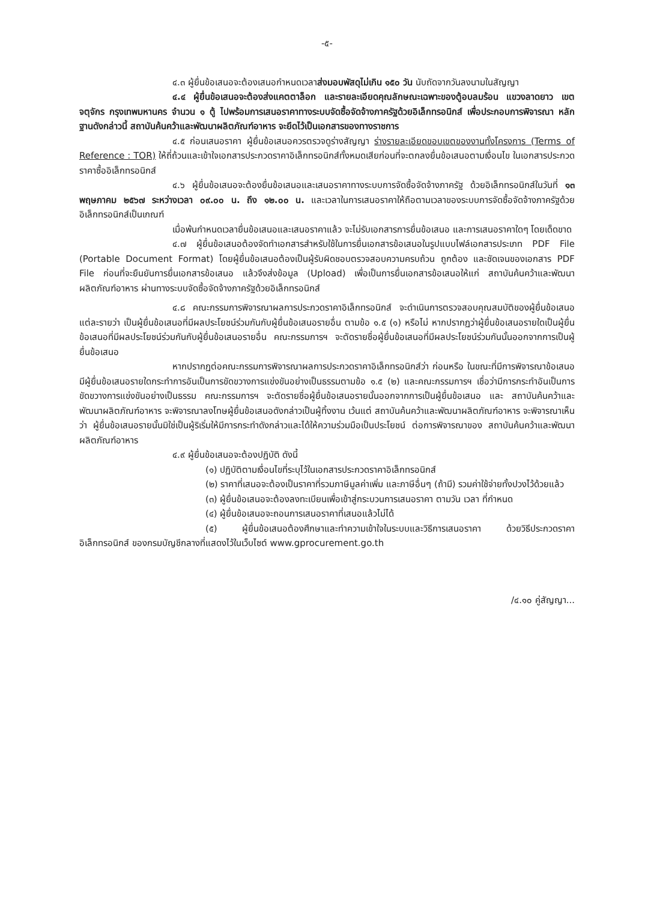-๕-
๔.๓ ผู้ยื่นข้อเสนอจะต้องเสนอกำหนดเวลาส่งมอบพัสดุไม่เกิน ๑๕๐ วัน นับถัดจากวันลงนามในสัญญา
๔.๔ ผู้ยื่นข้อเสนอจะต้องส่งแคตตาล็อก และรายละเอียดคุณลักษณะเฉพาะของตู้อบลมร้อน แขวงลาดยาว เขตจตุจักร กรุงเทพมหานคร จำนวน ๑ ตู้ ไปพร้อมการเสนอราคาทางระบบจัดซื้อจัดจ้างภาครัฐด้วยอิเล็กทรอนิกส์ เพื่อประกอบการพิจารณา หลักฐานดังกล่าวนี้ สถาบันค้นคว้าและพัฒนาผลิตภัณฑ์อาหาร จะยึดไว้เป็นเอกสารของทางราชการ
๔.๕ ก่อนเสนอราคา ผู้ยื่นข้อเสนอควรตรวจดูร่างสัญญา ร่างรายละเอียดขอบเขตของงานทั้งโครงการ (Terms of Reference : TOR) ให้ถี่ถ้วนและเข้าใจเอกสารประกวดราคาอิเล็กทรอนิกส์ทั้งหมดเสียก่อนที่จะตกลงยื่นข้อเสนอตามเงื่อนไข ในเอกสารประกวดราคาซื้ออิเล็กทรอนิกส์
๔.๖ ผู้ยื่นข้อเสนอจะต้องยื่นข้อเสนอและเสนอราคาทางระบบการจัดซื้อจัดจ้างภาครัฐ ด้วยอิเล็กทรอนิกส์ในวันที่ ๑๓ พฤษภาคม ๒๕๖๗ ระหว่างเวลา ๐๙.๐๐ น. ถึง ๑๒.๐๐ น. และเวลาในการเสนอราคาให้ถือตามเวลาของระบบการจัดซื้อจัดจ้างภาครัฐด้วยอิเล็กทรอนิกส์เป็นเกณฑ์
เมื่อพ้นกำหนดเวลายื่นข้อเสนอและเสนอราคาแล้ว จะไม่รับเอกสารการยื่นข้อเสนอ และการเสนอราคาใดๆ โดยเด็ดขาด
๔.๗ ผู้ยื่นข้อเสนอต้องจัดทำเอกสารสำหรับใช้ในการยื่นเอกสารข้อเสนอในรูปแบบไฟล์เอกสารประเภท PDF File (Portable Document Format) โดยผู้ยื่นข้อเสนอต้องเป็นผู้รับผิดชอบตรวจสอบความครบถ้วน ถูกต้อง และชัดเจนของเอกสาร PDF File ก่อนที่จะยืนยันการยื่นเอกสารข้อเสนอ แล้วจึงส่งข้อมูล (Upload) เพื่อเป็นการยื่นเอกสารข้อเสนอให้แก่ สถาบันค้นคว้าและพัฒนาผลิตภัณฑ์อาหาร ผ่านทางระบบจัดซื้อจัดจ้างภาครัฐด้วยอิเล็กทรอนิกส์
๔.๘ คณะกรรมการพิจารณาผลการประกวดราคาอิเล็กทรอนิกส์ จะดำเนินการตรวจสอบคุณสมบัติของผู้ยื่นข้อเสนอแต่ละรายว่า เป็นผู้ยื่นข้อเสนอที่มีผลประโยชน์ร่วมกันกับผู้ยื่นข้อเสนอรายอื่น ตามข้อ ๑.๕ (๑) หรือไม่ หากปรากฏว่าผู้ยื่นข้อเสนอรายใดเป็นผู้ยื่นข้อเสนอที่มีผลประโยชน์ร่วมกันกับผู้ยื่นข้อเสนอรายอื่น คณะกรรมการฯ จะตัดรายชื่อผู้ยื่นข้อเสนอที่มีผลประโยชน์ร่วมกันนั้นออกจากการเป็นผู้ยื่นข้อเสนอ
หากปรากฏต่อคณะกรรมการพิจารณาผลการประกวดราคาอิเล็กทรอนิกส์ว่า ก่อนหรือ ในขณะที่มีการพิจารณาข้อเสนอ มีผู้ยื่นข้อเสนอรายใดกระทำการอันเป็นการขัดขวางการแข่งขันอย่างเป็นธรรมตามข้อ ๑.๕ (๒) และคณะกรรมการฯ เชื่อว่ามีการกระทำอันเป็นการขัดขวางการแข่งขันอย่างเป็นธรรม คณะกรรมการฯ จะตัดรายชื่อผู้ยื่นข้อเสนอรายนั้นออกจากการเป็นผู้ยื่นข้อเสนอ และ สถาบันค้นคว้าและพัฒนาผลิตภัณฑ์อาหาร จะพิจารณาลงโทษผู้ยื่นข้อเสนอดังกล่าวเป็นผู้ทิ้งงาน เว้นแต่ สถาบันค้นคว้าและพัฒนาผลิตภัณฑ์อาหาร จะพิจารณาเห็นว่า ผู้ยื่นข้อเสนอรายนั้นมิใช่เป็นผู้ริเริ่มให้มีการกระทำดังกล่าวและได้ให้ความร่วมมือเป็นประโยชน์ ต่อการพิจารณาของ สถาบันค้นคว้าและพัฒนาผลิตภัณฑ์อาหาร
๔.๙ ผู้ยื่นข้อเสนอจะต้องปฏิบัติ ดังนี้
(๑) ปฏิบัติตามเงื่อนไขที่ระบุไว้ในเอกสารประกวดราคาอิเล็กทรอนิกส์
(๒) ราคาที่เสนอจะต้องเป็นราคาที่รวมภาษีมูลค่าเพิ่ม และภาษีอื่นๆ (ถ้ามี) รวมค่าใช้จ่ายทั้งปวงไว้ด้วยแล้ว
(๓) ผู้ยื่นข้อเสนอจะต้องลงทะเบียนเพื่อเข้าสู่กระบวนการเสนอราคา ตามวัน เวลา ที่กำหนด
(๔) ผู้ยื่นข้อเสนอจะถอนการเสนอราคาที่เสนอแล้วไม่ได้
(๕) ผู้ยื่นข้อเสนอต้องศึกษาและทำความเข้าใจในระบบและวิธีการเสนอราคา ด้วยวิธีประกวดราคาอิเล็กทรอนิกส์ ของกรมบัญชีกลางที่แสดงไว้ในเว็บไซต์ www.gprocurement.go.th
/๔.๑๐ คู่สัญญา...